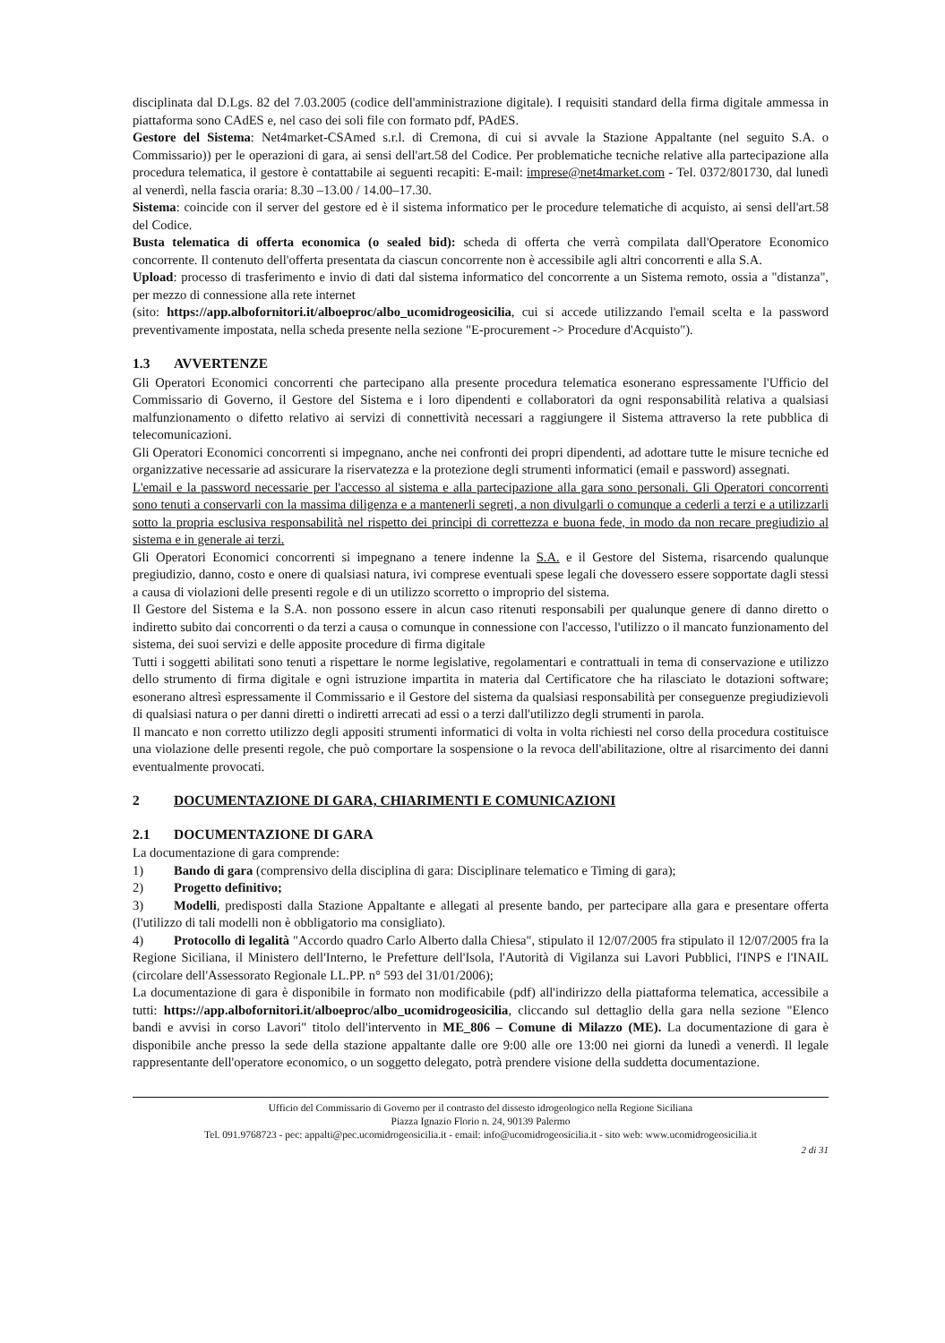disciplinata dal D.Lgs. 82 del 7.03.2005 (codice dell'amministrazione digitale). I requisiti standard della firma digitale ammessa in piattaforma sono CAdES e, nel caso dei soli file con formato pdf, PAdES.
Gestore del Sistema: Net4market-CSAmed s.r.l. di Cremona, di cui si avvale la Stazione Appaltante (nel seguito S.A. o Commissario)) per le operazioni di gara, ai sensi dell'art.58 del Codice. Per problematiche tecniche relative alla partecipazione alla procedura telematica, il gestore è contattabile ai seguenti recapiti: E-mail: imprese@net4market.com - Tel. 0372/801730, dal lunedì al venerdì, nella fascia oraria: 8.30 –13.00 / 14.00–17.30.
Sistema: coincide con il server del gestore ed è il sistema informatico per le procedure telematiche di acquisto, ai sensi dell'art.58 del Codice.
Busta telematica di offerta economica (o sealed bid): scheda di offerta che verrà compilata dall'Operatore Economico concorrente. Il contenuto dell'offerta presentata da ciascun concorrente non è accessibile agli altri concorrenti e alla S.A.
Upload: processo di trasferimento e invio di dati dal sistema informatico del concorrente a un Sistema remoto, ossia a "distanza", per mezzo di connessione alla rete internet
(sito: https://app.albofornitori.it/alboeproc/albo_ucomidrogeosicilia, cui si accede utilizzando l'email scelta e la password preventivamente impostata, nella scheda presente nella sezione "E-procurement -> Procedure d'Acquisto").
1.3 AVVERTENZE
Gli Operatori Economici concorrenti che partecipano alla presente procedura telematica esonerano espressamente l'Ufficio del Commissario di Governo, il Gestore del Sistema e i loro dipendenti e collaboratori da ogni responsabilità relativa a qualsiasi malfunzionamento o difetto relativo ai servizi di connettività necessari a raggiungere il Sistema attraverso la rete pubblica di telecomunicazioni.
Gli Operatori Economici concorrenti si impegnano, anche nei confronti dei propri dipendenti, ad adottare tutte le misure tecniche ed organizzative necessarie ad assicurare la riservatezza e la protezione degli strumenti informatici (email e password) assegnati.
L'email e la password necessarie per l'accesso al sistema e alla partecipazione alla gara sono personali. Gli Operatori concorrenti sono tenuti a conservarli con la massima diligenza e a mantenerli segreti, a non divulgarli o comunque a cederli a terzi e a utilizzarli sotto la propria esclusiva responsabilità nel rispetto dei principi di correttezza e buona fede, in modo da non recare pregiudizio al sistema e in generale ai terzi.
Gli Operatori Economici concorrenti si impegnano a tenere indenne la S.A. e il Gestore del Sistema, risarcendo qualunque pregiudizio, danno, costo e onere di qualsiasi natura, ivi comprese eventuali spese legali che dovessero essere sopportate dagli stessi a causa di violazioni delle presenti regole e di un utilizzo scorretto o improprio del sistema.
Il Gestore del Sistema e la S.A. non possono essere in alcun caso ritenuti responsabili per qualunque genere di danno diretto o indiretto subito dai concorrenti o da terzi a causa o comunque in connessione con l'accesso, l'utilizzo o il mancato funzionamento del sistema, dei suoi servizi e delle apposite procedure di firma digitale
Tutti i soggetti abilitati sono tenuti a rispettare le norme legislative, regolamentari e contrattuali in tema di conservazione e utilizzo dello strumento di firma digitale e ogni istruzione impartita in materia dal Certificatore che ha rilasciato le dotazioni software; esonerano altresì espressamente il Commissario e il Gestore del sistema da qualsiasi responsabilità per conseguenze pregiudizievoli di qualsiasi natura o per danni diretti o indiretti arrecati ad essi o a terzi dall'utilizzo degli strumenti in parola.
Il mancato e non corretto utilizzo degli appositi strumenti informatici di volta in volta richiesti nel corso della procedura costituisce una violazione delle presenti regole, che può comportare la sospensione o la revoca dell'abilitazione, oltre al risarcimento dei danni eventualmente provocati.
2 DOCUMENTAZIONE DI GARA, CHIARIMENTI E COMUNICAZIONI
2.1 DOCUMENTAZIONE DI GARA
La documentazione di gara comprende:
1) Bando di gara (comprensivo della disciplina di gara: Disciplinare telematico e Timing di gara);
2) Progetto definitivo;
3) Modelli, predisposti dalla Stazione Appaltante e allegati al presente bando, per partecipare alla gara e presentare offerta (l'utilizzo di tali modelli non è obbligatorio ma consigliato).
4) Protocollo di legalità "Accordo quadro Carlo Alberto dalla Chiesa", stipulato il 12/07/2005 fra stipulato il 12/07/2005 fra la Regione Siciliana, il Ministero dell'Interno, le Prefetture dell'Isola, l'Autorità di Vigilanza sui Lavori Pubblici, l'INPS e l'INAIL (circolare dell'Assessorato Regionale LL.PP. n° 593 del 31/01/2006);
La documentazione di gara è disponibile in formato non modificabile (pdf) all'indirizzo della piattaforma telematica, accessibile a tutti: https://app.albofornitori.it/alboeproc/albo_ucomidrogeosicilia, cliccando sul dettaglio della gara nella sezione "Elenco bandi e avvisi in corso Lavori" titolo dell'intervento in ME_806 – Comune di Milazzo (ME). La documentazione di gara è disponibile anche presso la sede della stazione appaltante dalle ore 9:00 alle ore 13:00 nei giorni da lunedì a venerdì. Il legale rappresentante dell'operatore economico, o un soggetto delegato, potrà prendere visione della suddetta documentazione.
Ufficio del Commissario di Governo per il contrasto del dissesto idrogeologico nella Regione Siciliana
Piazza Ignazio Florio n. 24, 90139 Palermo
Tel. 091.9768723 - pec: appalti@pec.ucomidrogeosicilia.it - email: info@ucomidrogeosicilia.it - sito web: www.ucomidrogeosicilia.it
2 di 31